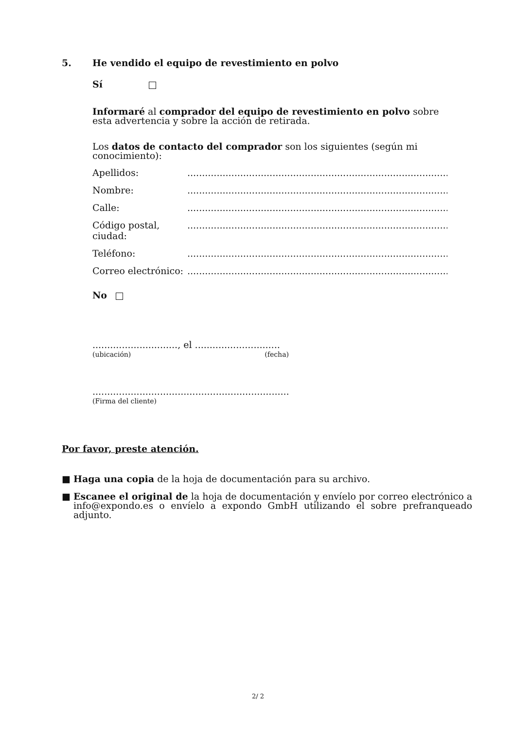5. He vendido el equipo de revestimiento en polvo
Sí
Informaré al comprador del equipo de revestimiento en polvo sobre esta advertencia y sobre la acción de retirada.
Los datos de contacto del comprador son los siguientes (según mi conocimiento):
Apellidos:......................................................................................................
Nombre:......................................................................................................
Calle:......................................................................................................
Código postal, ciudad:......................................................................................................
Teléfono:......................................................................................................
Correo electrónico:......................................................................................................
No
............................., el .............................
(ubicación) (fecha)
...................................................................
(Firma del cliente)
Por favor, preste atención.
■ Haga una copia de la hoja de documentación para su archivo.
■ Escanee el original de la hoja de documentación y envíelo por correo electrónico a info@expondo.es o envíelo a expondo GmbH utilizando el sobre prefranqueado adjunto.
2/ 2